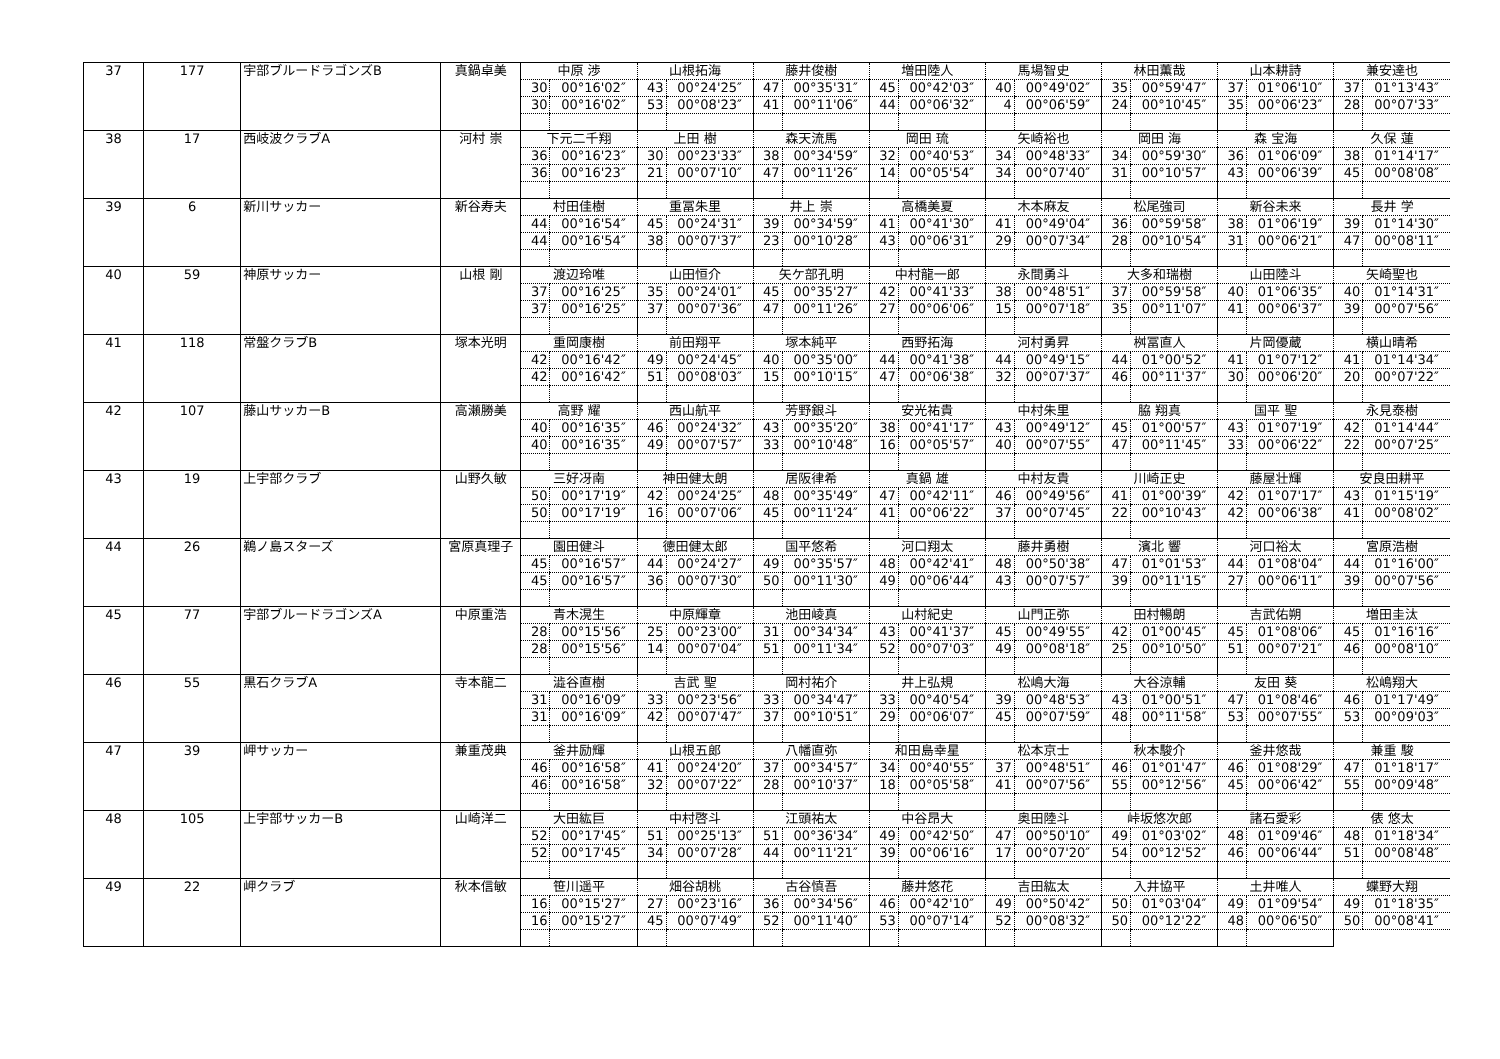| 37 | 177 | 宇部ブルードラゴンズB | 真鍋卓美 | 中原 渉 | | 山根拓海 | | 藤井俊樹 | | 増田陸人 | | 馬場智史 | | 林田薫哉 | | 山本耕詩 | | 兼安達也 | |
| | | | | 30 | 00°16'02″ | 43 | 00°24'25″ | 47 | 00°35'31″ | 45 | 00°42'03″ | 40 | 00°49'02″ | 35 | 00°59'47″ | 37 | 01°06'10″ | 37 | 01°13'43″ |
| | | | | 30 | 00°16'02″ | 53 | 00°08'23″ | 41 | 00°11'06″ | 44 | 00°06'32″ | 4 | 00°06'59″ | 24 | 00°10'45″ | 35 | 00°06'23″ | 28 | 00°07'33″ |
| 38 | 17 | 西岐波クラブA | 河村 崇 | 下元二千翔 | | 上田 樹 | | 森天流馬 | | 岡田 琉 | | 矢崎裕也 | | 岡田 海 | | 森 宝海 | | 久保 蓮 | |
| | | | | 36 | 00°16'23″ | 30 | 00°23'33″ | 38 | 00°34'59″ | 32 | 00°40'53″ | 34 | 00°48'33″ | 34 | 00°59'30″ | 36 | 01°06'09″ | 38 | 01°14'17″ |
| | | | | 36 | 00°16'23″ | 21 | 00°07'10″ | 47 | 00°11'26″ | 14 | 00°05'54″ | 34 | 00°07'40″ | 31 | 00°10'57″ | 43 | 00°06'39″ | 45 | 00°08'08″ |
| 39 | 6 | 新川サッカー | 新谷寿夫 | 村田佳樹 | | 重冨朱里 | | 井上 崇 | | 高橋美夏 | | 木本麻友 | | 松尾強司 | | 新谷未来 | | 長井 学 | |
| | | | | 44 | 00°16'54″ | 45 | 00°24'31″ | 39 | 00°34'59″ | 41 | 00°41'30″ | 41 | 00°49'04″ | 36 | 00°59'58″ | 38 | 01°06'19″ | 39 | 01°14'30″ |
| | | | | 44 | 00°16'54″ | 38 | 00°07'37″ | 23 | 00°10'28″ | 43 | 00°06'31″ | 29 | 00°07'34″ | 28 | 00°10'54″ | 31 | 00°06'21″ | 47 | 00°08'11″ |
| 40 | 59 | 神原サッカー | 山根 剛 | 渡辺玲唯 | | 山田恒介 | | 矢ケ部孔明 | | 中村龍一郎 | | 永間勇斗 | | 大多和瑞樹 | | 山田陸斗 | | 矢崎聖也 | |
| | | | | 37 | 00°16'25″ | 35 | 00°24'01″ | 45 | 00°35'27″ | 42 | 00°41'33″ | 38 | 00°48'51″ | 37 | 00°59'58″ | 40 | 01°06'35″ | 40 | 01°14'31″ |
| | | | | 37 | 00°16'25″ | 37 | 00°07'36″ | 47 | 00°11'26″ | 27 | 00°06'06″ | 15 | 00°07'18″ | 35 | 00°11'07″ | 41 | 00°06'37″ | 39 | 00°07'56″ |
| 41 | 118 | 常盤クラブB | 塚本光明 | 重岡康樹 | | 前田翔平 | | 塚本純平 | | 西野拓海 | | 河村勇昇 | | 桝冨直人 | | 片岡優蔵 | | 横山晴希 | |
| | | | | 42 | 00°16'42″ | 49 | 00°24'45″ | 40 | 00°35'00″ | 44 | 00°41'38″ | 44 | 00°49'15″ | 44 | 01°00'52″ | 41 | 01°07'12″ | 41 | 01°14'34″ |
| | | | | 42 | 00°16'42″ | 51 | 00°08'03″ | 15 | 00°10'15″ | 47 | 00°06'38″ | 32 | 00°07'37″ | 46 | 00°11'37″ | 30 | 00°06'20″ | 20 | 00°07'22″ |
| 42 | 107 | 藤山サッカーB | 高瀬勝美 | 高野 耀 | | 西山航平 | | 芳野銀斗 | | 安光祐貴 | | 中村朱里 | | 脇 翔真 | | 国平 聖 | | 永見泰樹 | |
| | | | | 40 | 00°16'35″ | 46 | 00°24'32″ | 43 | 00°35'20″ | 38 | 00°41'17″ | 43 | 00°49'12″ | 45 | 01°00'57″ | 43 | 01°07'19″ | 42 | 01°14'44″ |
| | | | | 40 | 00°16'35″ | 49 | 00°07'57″ | 33 | 00°10'48″ | 16 | 00°05'57″ | 40 | 00°07'55″ | 47 | 00°11'45″ | 33 | 00°06'22″ | 22 | 00°07'25″ |
| 43 | 19 | 上宇部クラブ | 山野久敏 | 三好冴南 | | 神田健太朗 | | 居阪律希 | | 真鍋 雄 | | 中村友貴 | | 川崎正史 | | 藤屋壮輝 | | 安良田耕平 | |
| | | | | 50 | 00°17'19″ | 42 | 00°24'25″ | 48 | 00°35'49″ | 47 | 00°42'11″ | 46 | 00°49'56″ | 41 | 01°00'39″ | 42 | 01°07'17″ | 43 | 01°15'19″ |
| | | | | 50 | 00°17'19″ | 16 | 00°07'06″ | 45 | 00°11'24″ | 41 | 00°06'22″ | 37 | 00°07'45″ | 22 | 00°10'43″ | 42 | 00°06'38″ | 41 | 00°08'02″ |
| 44 | 26 | 鵜ノ島スターズ | 宮原真理子 | 園田健斗 | | 徳田健太郎 | | 国平悠希 | | 河口翔太 | | 藤井勇樹 | | 濱北 響 | | 河口裕太 | | 宮原浩樹 | |
| | | | | 45 | 00°16'57″ | 44 | 00°24'27″ | 49 | 00°35'57″ | 48 | 00°42'41″ | 48 | 00°50'38″ | 47 | 01°01'53″ | 44 | 01°08'04″ | 44 | 01°16'00″ |
| | | | | 45 | 00°16'57″ | 36 | 00°07'30″ | 50 | 00°11'30″ | 49 | 00°06'44″ | 43 | 00°07'57″ | 39 | 00°11'15″ | 27 | 00°06'11″ | 39 | 00°07'56″ |
| 45 | 77 | 宇部ブルードラゴンズA | 中原重浩 | 青木滉生 | | 中原輝章 | | 池田崚真 | | 山村紀史 | | 山門正弥 | | 田村暢朗 | | 吉武佑朔 | | 増田圭汰 | |
| | | | | 28 | 00°15'56″ | 25 | 00°23'00″ | 31 | 00°34'34″ | 43 | 00°41'37″ | 45 | 00°49'55″ | 42 | 01°00'45″ | 45 | 01°08'06″ | 45 | 01°16'16″ |
| | | | | 28 | 00°15'56″ | 14 | 00°07'04″ | 51 | 00°11'34″ | 52 | 00°07'03″ | 49 | 00°08'18″ | 25 | 00°10'50″ | 51 | 00°07'21″ | 46 | 00°08'10″ |
| 46 | 55 | 黒石クラブA | 寺本龍二 | 澁谷直樹 | | 吉武 聖 | | 岡村祐介 | | 井上弘規 | | 松嶋大海 | | 大谷涼輔 | | 友田 葵 | | 松嶋翔大 | |
| | | | | 31 | 00°16'09″ | 33 | 00°23'56″ | 33 | 00°34'47″ | 33 | 00°40'54″ | 39 | 00°48'53″ | 43 | 01°00'51″ | 47 | 01°08'46″ | 46 | 01°17'49″ |
| | | | | 31 | 00°16'09″ | 42 | 00°07'47″ | 37 | 00°10'51″ | 29 | 00°06'07″ | 45 | 00°07'59″ | 48 | 00°11'58″ | 53 | 00°07'55″ | 53 | 00°09'03″ |
| 47 | 39 | 岬サッカー | 兼重茂典 | 釜井励輝 | | 山根五郎 | | 八幡直弥 | | 和田島幸星 | | 松本京士 | | 秋本駿介 | | 釜井悠哉 | | 兼重 駿 | |
| | | | | 46 | 00°16'58″ | 41 | 00°24'20″ | 37 | 00°34'57″ | 34 | 00°40'55″ | 37 | 00°48'51″ | 46 | 01°01'47″ | 46 | 01°08'29″ | 47 | 01°18'17″ |
| | | | | 46 | 00°16'58″ | 32 | 00°07'22″ | 28 | 00°10'37″ | 18 | 00°05'58″ | 41 | 00°07'56″ | 55 | 00°12'56″ | 45 | 00°06'42″ | 55 | 00°09'48″ |
| 48 | 105 | 上宇部サッカーB | 山崎洋二 | 大田紘巨 | | 中村啓斗 | | 江頭祐太 | | 中谷昂大 | | 奥田陸斗 | | 峠坂悠次郎 | | 諸石愛彩 | | 俵 悠太 | |
| | | | | 52 | 00°17'45″ | 51 | 00°25'13″ | 51 | 00°36'34″ | 49 | 00°42'50″ | 47 | 00°50'10″ | 49 | 01°03'02″ | 48 | 01°09'46″ | 48 | 01°18'34″ |
| | | | | 52 | 00°17'45″ | 34 | 00°07'28″ | 44 | 00°11'21″ | 39 | 00°06'16″ | 17 | 00°07'20″ | 54 | 00°12'52″ | 46 | 00°06'44″ | 51 | 00°08'48″ |
| 49 | 22 | 岬クラブ | 秋本信敏 | 笹川遥平 | | 畑谷胡桃 | | 古谷慎吾 | | 藤井悠花 | | 吉田紘太 | | 入井協平 | | 土井唯人 | | 蝶野大翔 | |
| | | | | 16 | 00°15'27″ | 27 | 00°23'16″ | 36 | 00°34'56″ | 46 | 00°42'10″ | 49 | 00°50'42″ | 50 | 01°03'04″ | 49 | 01°09'54″ | 49 | 01°18'35″ |
| | | | | 16 | 00°15'27″ | 45 | 00°07'49″ | 52 | 00°11'40″ | 53 | 00°07'14″ | 52 | 00°08'32″ | 50 | 00°12'22″ | 48 | 00°06'50″ | 50 | 00°08'41″ |